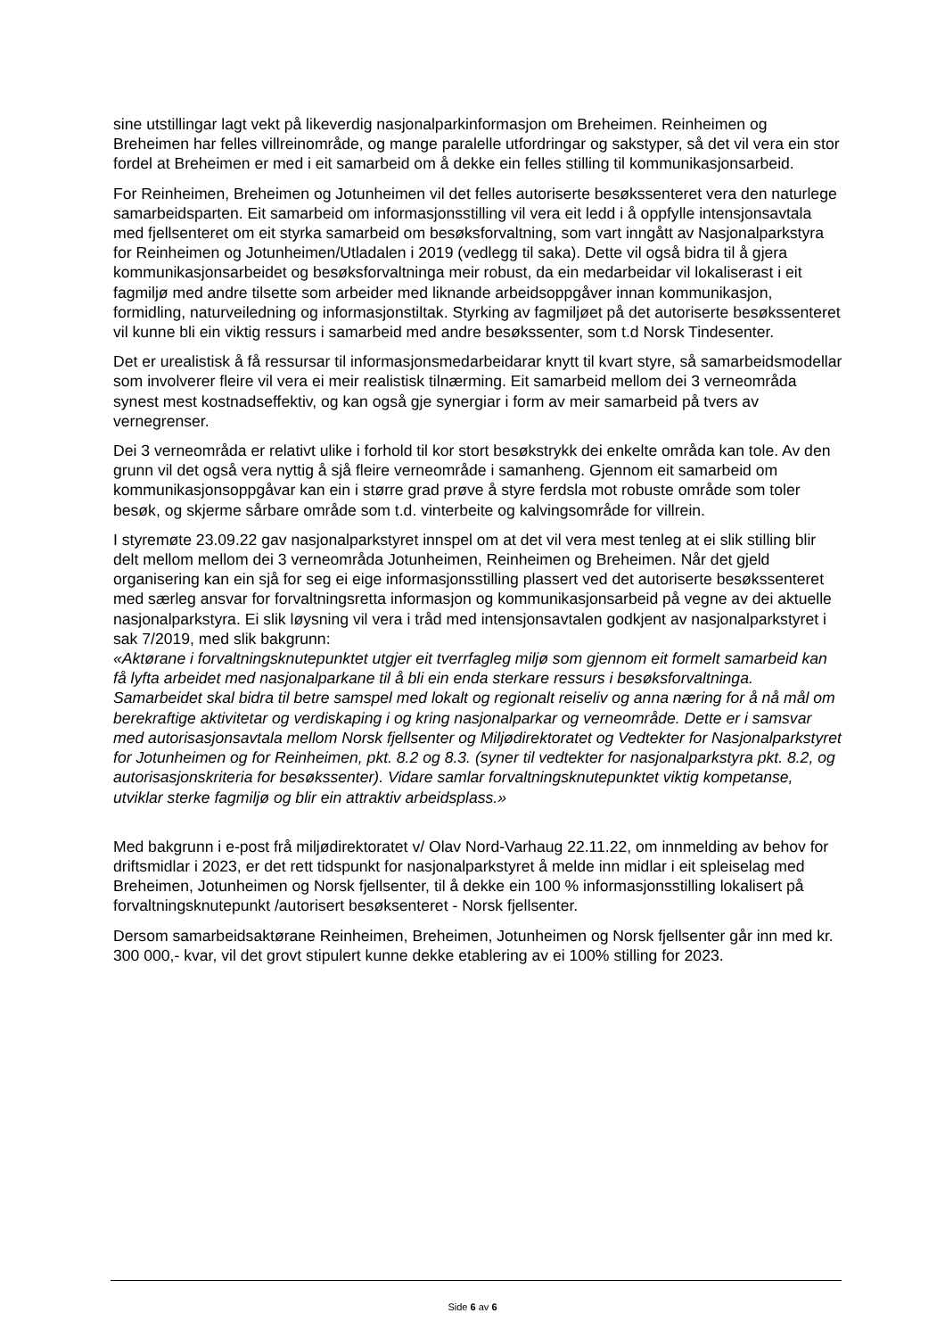sine utstillingar lagt vekt på likeverdig nasjonalparkinformasjon om Breheimen. Reinheimen og Breheimen har felles villreinområde, og mange paralelle utfordringar og sakstyper, så det vil vera ein stor fordel at Breheimen er med i eit samarbeid om å dekke ein felles stilling til kommunikasjonsarbeid.
For Reinheimen, Breheimen og Jotunheimen vil det felles autoriserte besøkssenteret vera den naturlege samarbeidsparten. Eit samarbeid om informasjonsstilling vil vera eit ledd i å oppfylle intensjonsavtala med fjellsenteret om eit styrka samarbeid om besøksforvaltning, som vart inngått av Nasjonalparkstyra for Reinheimen og Jotunheimen/Utladalen i 2019 (vedlegg til saka). Dette vil også bidra til å gjera kommunikasjonsarbeidet og besøksforvaltninga meir robust, da ein medarbeidar vil lokaliserast i eit fagmiljø med andre tilsette som arbeider med liknande arbeidsoppgåver innan kommunikasjon, formidling, naturveiledning og informasjonstiltak. Styrking av fagmiljøet på det autoriserte besøkssenteret vil kunne bli ein viktig ressurs i samarbeid med andre besøkssenter, som t.d Norsk Tindesenter.
Det er urealistisk å få ressursar til informasjonsmedarbeidarar knytt til kvart styre, så samarbeidsmodellar som involverer fleire vil vera ei meir realistisk tilnærming. Eit samarbeid mellom dei 3 verneområda synest mest kostnadseffektiv, og kan også gje synergiar i form av meir samarbeid på tvers av vernegrenser.
Dei 3 verneområda er relativt ulike i forhold til kor stort besøkstrykk dei enkelte områda kan tole. Av den grunn vil det også vera nyttig å sjå fleire verneområde i samanheng. Gjennom eit samarbeid om kommunikasjonsoppgåvar kan ein i større grad prøve å styre ferdsla mot robuste område som toler besøk, og skjerme sårbare område som t.d. vinterbeite og kalvingsområde for villrein.
I styremøte 23.09.22 gav nasjonalparkstyret innspel om at det vil vera mest tenleg at ei slik stilling blir delt mellom mellom dei 3 verneområda Jotunheimen, Reinheimen og Breheimen. Når det gjeld organisering kan ein sjå for seg ei eige informasjonsstilling plassert ved det autoriserte besøkssenteret med særleg ansvar for forvaltningsretta informasjon og kommunikasjonsarbeid på vegne av dei aktuelle nasjonalparkstyra. Ei slik løysning vil vera i tråd med intensjonsavtalen godkjent av nasjonalparkstyret i sak 7/2019, med slik bakgrunn:
«Aktørane i forvaltningsknutepunktet utgjer eit tverrfagleg miljø som gjennom eit formelt samarbeid kan få lyfta arbeidet med nasjonalparkane til å bli ein enda sterkare ressurs i besøksforvaltninga. Samarbeidet skal bidra til betre samspel med lokalt og regionalt reiseliv og anna næring for å nå mål om berekraftige aktivitetar og verdiskaping i og kring nasjonalparkar og verneområde. Dette er i samsvar med autorisasjonsavtala mellom Norsk fjellsenter og Miljødirektoratet og Vedtekter for Nasjonalparkstyret for Jotunheimen og for Reinheimen, pkt. 8.2 og 8.3. (syner til vedtekter for nasjonalparkstyra pkt. 8.2, og autorisasjonskriteria for besøkssenter). Vidare samlar forvaltningsknutepunktet viktig kompetanse, utviklar sterke fagmiljø og blir ein attraktiv arbeidsplass.»
Med bakgrunn i e-post frå miljødirektoratet v/ Olav Nord-Varhaug 22.11.22, om innmelding av behov for driftsmidlar i 2023, er det rett tidspunkt for nasjonalparkstyret å melde inn midlar i eit spleiselag med Breheimen, Jotunheimen og Norsk fjellsenter, til å dekke ein 100 % informasjonsstilling lokalisert på forvaltningsknutepunkt /autorisert besøksenteret - Norsk fjellsenter.
Dersom samarbeidsaktørane Reinheimen, Breheimen, Jotunheimen og Norsk fjellsenter går inn med kr. 300 000,- kvar, vil det grovt stipulert kunne dekke etablering av ei 100% stilling for 2023.
Side 6 av 6